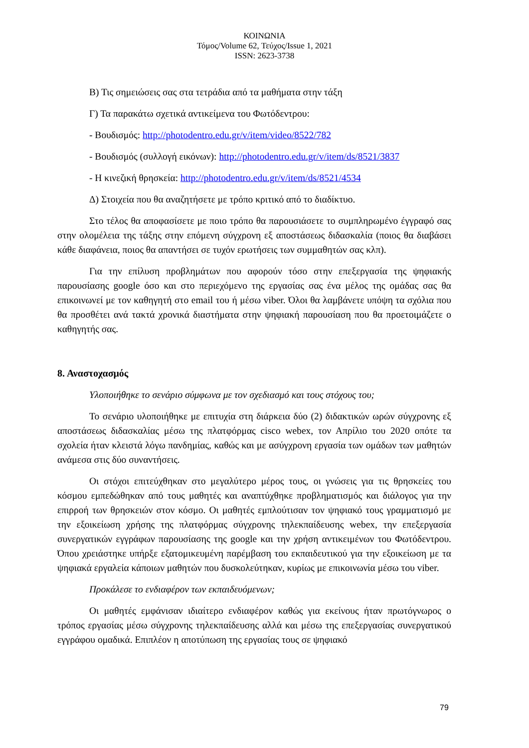ΚΟΙΝΩΝΙΑ
Τόμος/Volume 62, Τεύχος/Issue 1, 2021
ISSN: 2623-3738
Β) Τις σημειώσεις σας στα τετράδια από τα μαθήματα στην τάξη
Γ) Τα παρακάτω σχετικά αντικείμενα του Φωτόδεντρου:
- Βουδισμός: http://photodentro.edu.gr/v/item/video/8522/782
- Βουδισμός (συλλογή εικόνων): http://photodentro.edu.gr/v/item/ds/8521/3837
- Η κινεζική θρησκεία: http://photodentro.edu.gr/v/item/ds/8521/4534
Δ) Στοιχεία που θα αναζητήσετε με τρόπο κριτικό από το διαδίκτυο.
Στο τέλος θα αποφασίσετε με ποιο τρόπο θα παρουσιάσετε το συμπληρωμένο έγγραφό σας στην ολομέλεια της τάξης στην επόμενη σύγχρονη εξ αποστάσεως διδασκαλία (ποιος θα διαβάσει κάθε διαφάνεια, ποιος θα απαντήσει σε τυχόν ερωτήσεις των συμμαθητών σας κλπ).
Για την επίλυση προβλημάτων που αφορούν τόσο στην επεξεργασία της ψηφιακής παρουσίασης google όσο και στο περιεχόμενο της εργασίας σας ένα μέλος της ομάδας σας θα επικοινωνεί με τον καθηγητή στο email του ή μέσω viber. Όλοι θα λαμβάνετε υπόψη τα σχόλια που θα προσθέτει ανά τακτά χρονικά διαστήματα στην ψηφιακή παρουσίαση που θα προετοιμάζετε ο καθηγητής σας.
8. Αναστοχασμός
Υλοποιήθηκε το σενάριο σύμφωνα με τον σχεδιασμό και τους στόχους του;
Το σενάριο υλοποιήθηκε με επιτυχία στη διάρκεια δύο (2) διδακτικών ωρών σύγχρονης εξ αποστάσεως διδασκαλίας μέσω της πλατφόρμας cisco webex, τον Απρίλιο του 2020 οπότε τα σχολεία ήταν κλειστά λόγω πανδημίας, καθώς και με ασύγχρονη εργασία των ομάδων των μαθητών ανάμεσα στις δύο συναντήσεις.
Οι στόχοι επιτεύχθηκαν στο μεγαλύτερο μέρος τους, οι γνώσεις για τις θρησκείες του κόσμου εμπεδώθηκαν από τους μαθητές και αναπτύχθηκε προβληματισμός και διάλογος για την επιρροή των θρησκειών στον κόσμο. Οι μαθητές εμπλούτισαν τον ψηφιακό τους γραμματισμό με την εξοικείωση χρήσης της πλατφόρμας σύγχρονης τηλεκπαίδευσης webex, την επεξεργασία συνεργατικών εγγράφων παρουσίασης της google και την χρήση αντικειμένων του Φωτόδεντρου. Όπου χρειάστηκε υπήρξε εξατομικευμένη παρέμβαση του εκπαιδευτικού για την εξοικείωση με τα ψηφιακά εργαλεία κάποιων μαθητών που δυσκολεύτηκαν, κυρίως με επικοινωνία μέσω του viber.
Προκάλεσε το ενδιαφέρον των εκπαιδευόμενων;
Οι μαθητές εμφάνισαν ιδιαίτερο ενδιαφέρον καθώς για εκείνους ήταν πρωτόγνωρος ο τρόπος εργασίας μέσω σύγχρονης τηλεκπαίδευσης αλλά και μέσω της επεξεργασίας συνεργατικού εγγράφου ομαδικά. Επιπλέον η αποτύπωση της εργασίας τους σε ψηφιακό
79